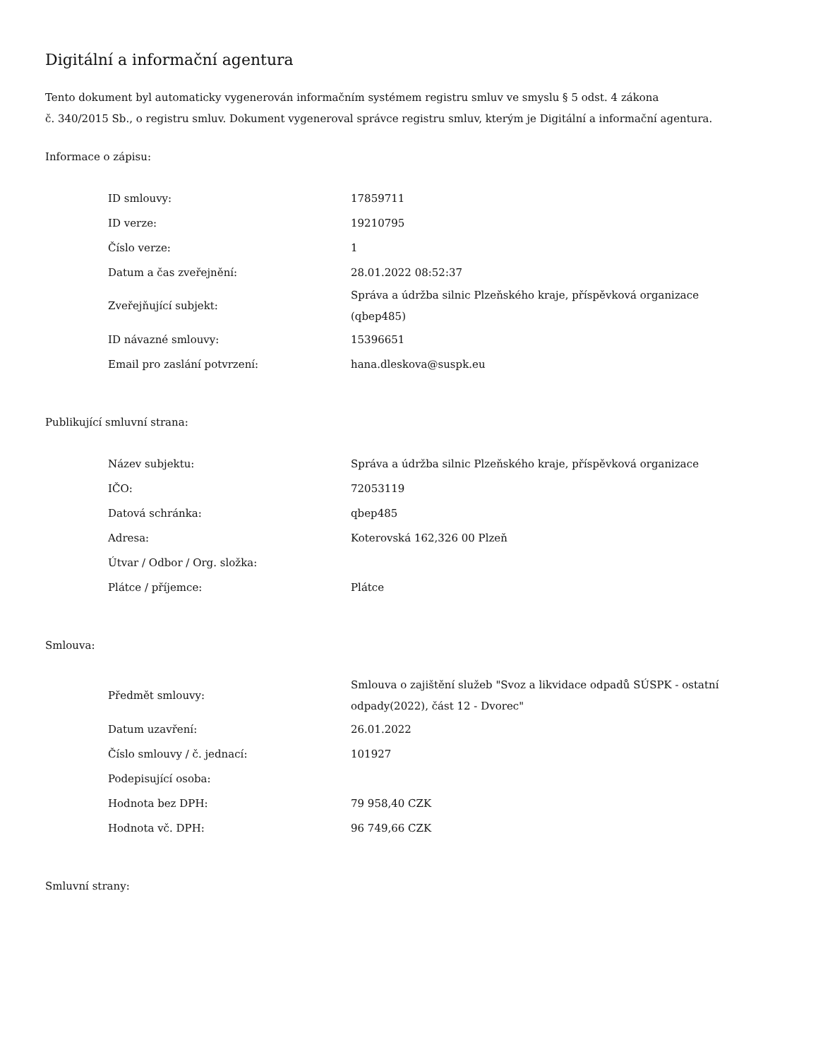Digitální a informační agentura
Tento dokument byl automaticky vygenerován informačním systémem registru smluv ve smyslu § 5 odst. 4 zákona
č. 340/2015 Sb., o registru smluv. Dokument vygeneroval správce registru smluv, kterým je Digitální a informační agentura.
Informace o zápisu:
| ID smlouvy: | 17859711 |
| ID verze: | 19210795 |
| Číslo verze: | 1 |
| Datum a čas zveřejnění: | 28.01.2022 08:52:37 |
| Zveřejňující subjekt: | Správa a údržba silnic Plzeňského kraje, příspěvková organizace (qbep485) |
| ID návazné smlouvy: | 15396651 |
| Email pro zaslání potvrzení: | hana.dleskova@suspk.eu |
Publikující smluvní strana:
| Název subjektu: | Správa a údržba silnic Plzeňského kraje, příspěvková organizace |
| IČO: | 72053119 |
| Datová schránka: | qbep485 |
| Adresa: | Koterovská 162,326 00 Plzeň |
| Útvar / Odbor / Org. složka: | |
| Plátce / příjemce: | Plátce |
Smlouva:
| Předmět smlouvy: | Smlouva o zajištění služeb "Svoz a likvidace odpadů SÚSPK - ostatní odpady(2022), část 12 - Dvorec" |
| Datum uzavření: | 26.01.2022 |
| Číslo smlouvy / č. jednací: | 101927 |
| Podepisující osoba: | |
| Hodnota bez DPH: | 79 958,40 CZK |
| Hodnota vč. DPH: | 96 749,66 CZK |
Smluvní strany: